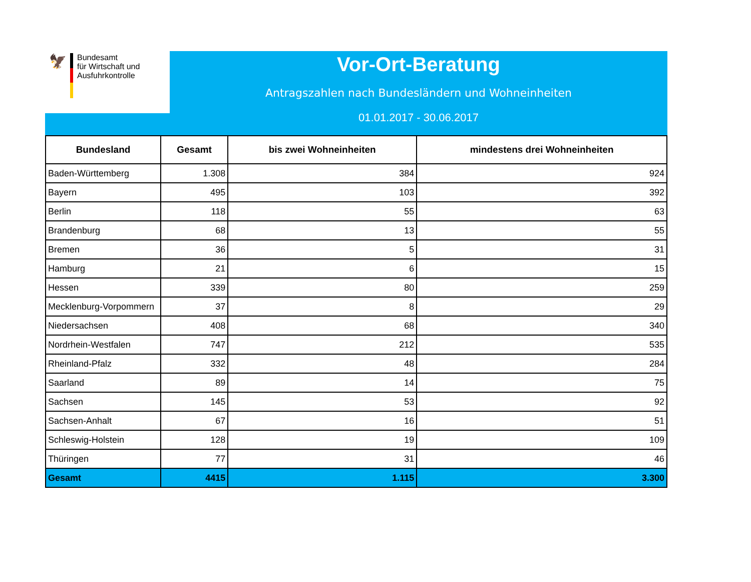🦅
Bundesamt
für Wirtschaft und
Ausfuhrkontrolle
Vor-Ort-Beratung
Antragszahlen nach Bundesländern und Wohneinheiten
01.01.2017 - 30.06.2017
| Bundesland | Gesamt | bis zwei Wohneinheiten | mindestens drei Wohneinheiten |
| --- | --- | --- | --- |
| Baden-Württemberg | 1.308 | 384 | 924 |
| Bayern | 495 | 103 | 392 |
| Berlin | 118 | 55 | 63 |
| Brandenburg | 68 | 13 | 55 |
| Bremen | 36 | 5 | 31 |
| Hamburg | 21 | 6 | 15 |
| Hessen | 339 | 80 | 259 |
| Mecklenburg-Vorpommern | 37 | 8 | 29 |
| Niedersachsen | 408 | 68 | 340 |
| Nordrhein-Westfalen | 747 | 212 | 535 |
| Rheinland-Pfalz | 332 | 48 | 284 |
| Saarland | 89 | 14 | 75 |
| Sachsen | 145 | 53 | 92 |
| Sachsen-Anhalt | 67 | 16 | 51 |
| Schleswig-Holstein | 128 | 19 | 109 |
| Thüringen | 77 | 31 | 46 |
| Gesamt | 4415 | 1.115 | 3.300 |